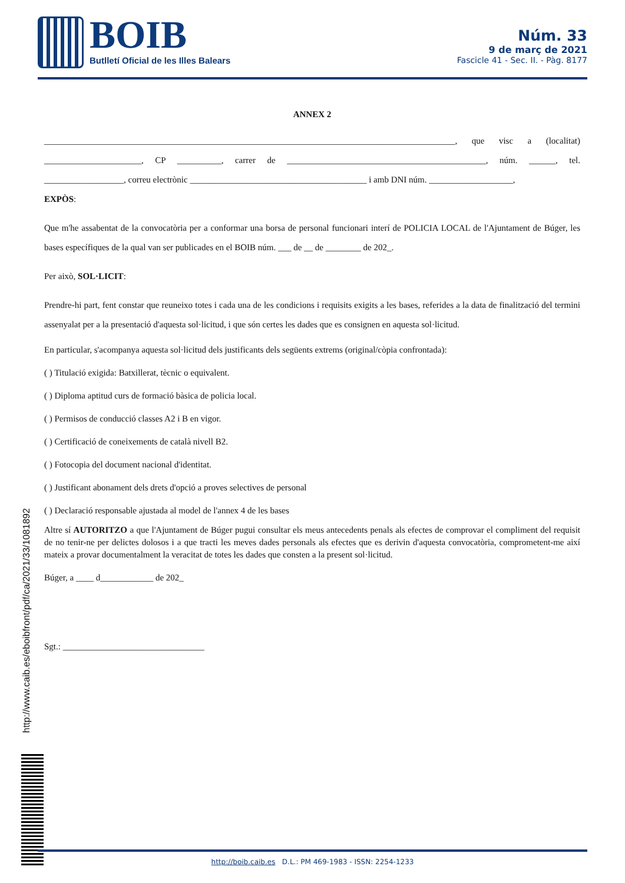BOIB
Butlletí Oficial de les Illes Balears
Núm. 33
9 de març de 2021
Fascicle 41 - Sec. II. - Pàg. 8177
ANNEX 2
_____________________________________________________________________________________________, que visc a (localitat) ______________________, CP __________, carrer de _____________________________________________, núm. ______, tel. __________________, correu electrònic ________________________________________ i amb DNI núm. ___________________,
EXPÒS:
Que m'he assabentat de la convocatòria per a conformar una borsa de personal funcionari interí de POLICIA LOCAL de l'Ajuntament de Búger, les bases específiques de la qual van ser publicades en el BOIB núm. ___ de __ de ________ de 202_.
Per això, SOL·LICIT:
Prendre-hi part, fent constar que reuneixo totes i cada una de les condicions i requisits exigits a les bases, referides a la data de finalització del termini assenyalat per a la presentació d'aquesta sol·licitud, i que són certes les dades que es consignen en aquesta sol·licitud.
En particular, s'acompanya aquesta sol·licitud dels justificants dels següents extrems (original/còpia confrontada):
( ) Titulació exigida: Batxillerat, tècnic o equivalent.
( ) Diploma aptitud curs de formació bàsica de policia local.
( ) Permisos de conducció classes A2 i B en vigor.
( ) Certificació de coneixements de català nivell B2.
( ) Fotocopia del document nacional d'identitat.
( ) Justificant abonament dels drets d'opció a proves selectives de personal
( ) Declaració responsable ajustada al model de l'annex 4 de les bases
Altre sí AUTORITZO a que l'Ajuntament de Búger pugui consultar els meus antecedents penals als efectes de comprovar el compliment del requisit de no tenir-ne per delictes dolosos i a que tracti les meves dades personals als efectes que es derivin d'aquesta convocatòria, comprometent-me així mateix a provar documentalment la veracitat de totes les dades que consten a la present sol·licitud.
Búger, a ____ d____________ de 202_
Sgt.: ________________________________
http://www.caib.es/eboibfront/pdf/ca/2021/33/1081892
http://boib.caib.es D.L.: PM 469-1983 - ISSN: 2254-1233